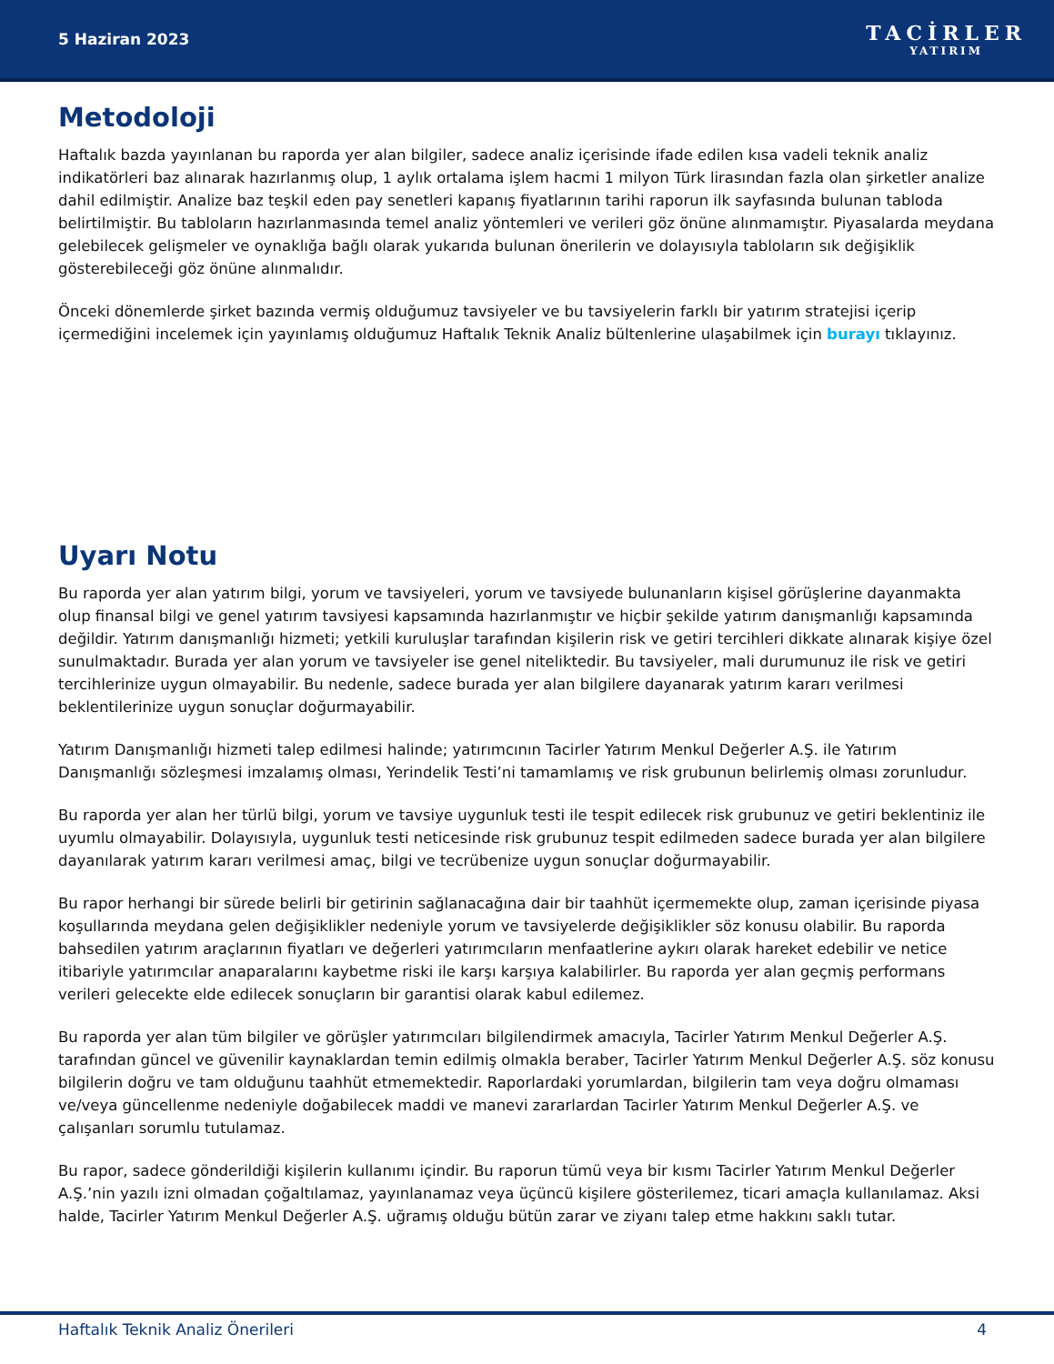5 Haziran 2023
TACİRLER
YATIRIM
Metodoloji
Haftalık bazda yayınlanan bu raporda yer alan bilgiler, sadece analiz içerisinde ifade edilen kısa vadeli teknik analiz indikatörleri baz alınarak hazırlanmış olup, 1 aylık ortalama işlem hacmi 1 milyon Türk lirasından fazla olan şirketler analize dahil edilmiştir. Analize baz teşkil eden pay senetleri kapanış fiyatlarının tarihi raporun ilk sayfasında bulunan tabloda belirtilmiştir. Bu tabloların hazırlanmasında temel analiz yöntemleri ve verileri göz önüne alınmamıştır. Piyasalarda meydana gelebilecek gelişmeler ve oynaklığa bağlı olarak yukarıda bulunan önerilerin ve dolayısıyla tabloların sık değişiklik gösterebileceği göz önüne alınmalıdır.
Önceki dönemlerde şirket bazında vermiş olduğumuz tavsiyeler ve bu tavsiyelerin farklı bir yatırım stratejisi içerip içermediğini incelemek için yayınlamış olduğumuz Haftalık Teknik Analiz bültenlerine ulaşabilmek için burayı tıklayınız.
Uyarı Notu
Bu raporda yer alan yatırım bilgi, yorum ve tavsiyeleri, yorum ve tavsiyede bulunanların kişisel görüşlerine dayanmakta olup finansal bilgi ve genel yatırım tavsiyesi kapsamında hazırlanmıştır ve hiçbir şekilde yatırım danışmanlığı kapsamında değildir. Yatırım danışmanlığı hizmeti; yetkili kuruluşlar tarafından kişilerin risk ve getiri tercihleri dikkate alınarak kişiye özel sunulmaktadır. Burada yer alan yorum ve tavsiyeler ise genel niteliktedir. Bu tavsiyeler, mali durumunuz ile risk ve getiri tercihlerinize uygun olmayabilir. Bu nedenle, sadece burada yer alan bilgilere dayanarak yatırım kararı verilmesi beklentilerinize uygun sonuçlar doğurmayabilir.
Yatırım Danışmanlığı hizmeti talep edilmesi halinde; yatırımcının Tacirler Yatırım Menkul Değerler A.Ş. ile Yatırım Danışmanlığı sözleşmesi imzalamış olması, Yerindelik Testi’ni tamamlamış ve risk grubunun belirlemiş olması zorunludur.
Bu raporda yer alan her türlü bilgi, yorum ve tavsiye uygunluk testi ile tespit edilecek risk grubunuz ve getiri beklentiniz ile uyumlu olmayabilir. Dolayısıyla, uygunluk testi neticesinde risk grubunuz tespit edilmeden sadece burada yer alan bilgilere dayanılarak yatırım kararı verilmesi amaç, bilgi ve tecrübenize uygun sonuçlar doğurmayabilir.
Bu rapor herhangi bir sürede belirli bir getirinin sağlanacağına dair bir taahhüt içermemekte olup, zaman içerisinde piyasa koşullarında meydana gelen değişiklikler nedeniyle yorum ve tavsiyelerde değişiklikler söz konusu olabilir. Bu raporda bahsedilen yatırım araçlarının fiyatları ve değerleri yatırımcıların menfaatlerine aykırı olarak hareket edebilir ve netice itibariyle yatırımcılar anaparalarını kaybetme riski ile karşı karşıya kalabilirler. Bu raporda yer alan geçmiş performans verileri gelecekte elde edilecek sonuçların bir garantisi olarak kabul edilemez.
Bu raporda yer alan tüm bilgiler ve görüşler yatırımcıları bilgilendirmek amacıyla, Tacirler Yatırım Menkul Değerler A.Ş. tarafından güncel ve güvenilir kaynaklardan temin edilmiş olmakla beraber, Tacirler Yatırım Menkul Değerler A.Ş. söz konusu bilgilerin doğru ve tam olduğunu taahhüt etmemektedir. Raporlardaki yorumlardan, bilgilerin tam veya doğru olmaması ve/veya güncellenme nedeniyle doğabilecek maddi ve manevi zararlardan Tacirler Yatırım Menkul Değerler A.Ş. ve çalışanları sorumlu tutulamaz.
Bu rapor, sadece gönderildiği kişilerin kullanımı içindir. Bu raporun tümü veya bir kısmı Tacirler Yatırım Menkul Değerler A.Ş.’nin yazılı izni olmadan çoğaltılamaz, yayınlanamaz veya üçüncü kişilere gösterilemez, ticari amaçla kullanılamaz. Aksi halde, Tacirler Yatırım Menkul Değerler A.Ş. uğramış olduğu bütün zarar ve ziyanı talep etme hakkını saklı tutar.
Haftalık Teknik Analiz Önerileri 4